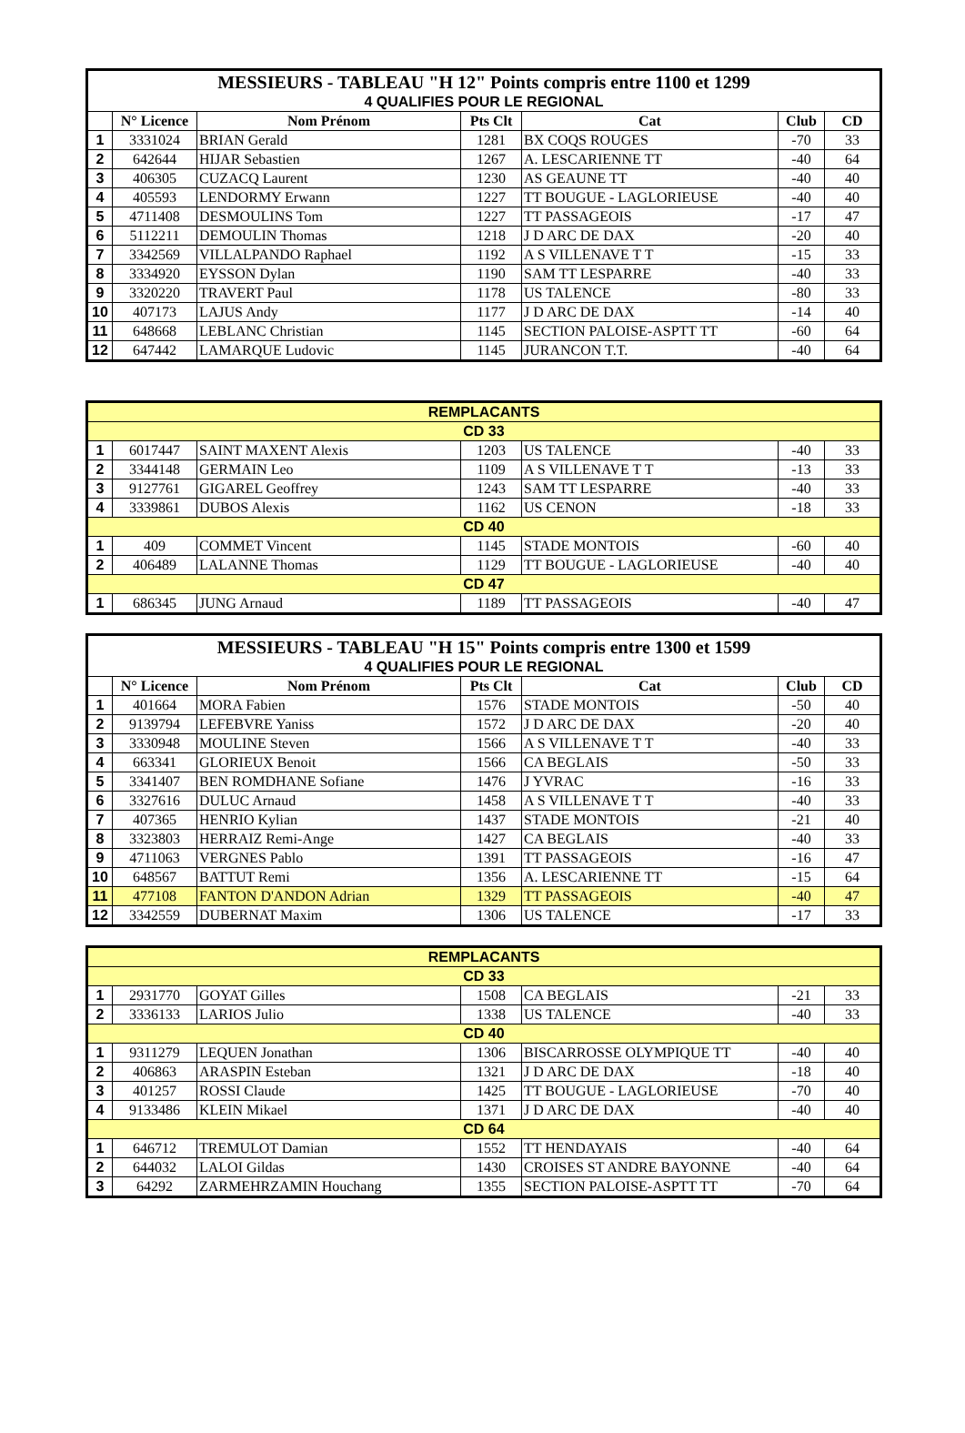| MESSIEURS - TABLEAU "H 12" Points compris entre 1100 et 1299 | | | | | | |
| 4 QUALIFIES POUR LE REGIONAL | | | | | | |
| | N° Licence | Nom Prénom | Pts Clt | Cat | Club | CD |
| 1 | 3331024 | BRIAN Gerald | 1281 | BX COQS ROUGES | -70 | 33 |
| 2 | 642644 | HIJAR Sebastien | 1267 | A. LESCARIENNE TT | -40 | 64 |
| 3 | 406305 | CUZACQ Laurent | 1230 | AS GEAUNE TT | -40 | 40 |
| 4 | 405593 | LENDORMY Erwann | 1227 | TT BOUGUE - LAGLORIEUSE | -40 | 40 |
| 5 | 4711408 | DESMOULINS Tom | 1227 | TT PASSAGEOIS | -17 | 47 |
| 6 | 5112211 | DEMOULIN Thomas | 1218 | J D ARC DE DAX | -20 | 40 |
| 7 | 3342569 | VILLALPANDO Raphael | 1192 | A S VILLENAVE T T | -15 | 33 |
| 8 | 3334920 | EYSSON Dylan | 1190 | SAM TT LESPARRE | -40 | 33 |
| 9 | 3320220 | TRAVERT Paul | 1178 | US TALENCE | -80 | 33 |
| 10 | 407173 | LAJUS Andy | 1177 | J D ARC DE DAX | -14 | 40 |
| 11 | 648668 | LEBLANC Christian | 1145 | SECTION PALOISE-ASPTT TT | -60 | 64 |
| 12 | 647442 | LAMARQUE Ludovic | 1145 | JURANCON T.T. | -40 | 64 |
| REMPLACANTS | | | | | | |
| CD 33 | | | | | | |
| 1 | 6017447 | SAINT MAXENT Alexis | 1203 | US TALENCE | -40 | 33 |
| 2 | 3344148 | GERMAIN Leo | 1109 | A S VILLENAVE T T | -13 | 33 |
| 3 | 9127761 | GIGAREL Geoffrey | 1243 | SAM TT LESPARRE | -40 | 33 |
| 4 | 3339861 | DUBOS Alexis | 1162 | US CENON | -18 | 33 |
| CD 40 | | | | | | |
| 1 | 409 | COMMET Vincent | 1145 | STADE MONTOIS | -60 | 40 |
| 2 | 406489 | LALANNE Thomas | 1129 | TT BOUGUE - LAGLORIEUSE | -40 | 40 |
| CD 47 | | | | | | |
| 1 | 686345 | JUNG Arnaud | 1189 | TT PASSAGEOIS | -40 | 47 |
| MESSIEURS - TABLEAU "H 15" Points compris entre 1300 et 1599 | | | | | | |
| 4 QUALIFIES POUR LE REGIONAL | | | | | | |
| | N° Licence | Nom Prénom | Pts Clt | Cat | Club | CD |
| 1 | 401664 | MORA Fabien | 1576 | STADE MONTOIS | -50 | 40 |
| 2 | 9139794 | LEFEBVRE Yaniss | 1572 | J D ARC DE DAX | -20 | 40 |
| 3 | 3330948 | MOULINE Steven | 1566 | A S VILLENAVE T T | -40 | 33 |
| 4 | 663341 | GLORIEUX Benoit | 1566 | CA BEGLAIS | -50 | 33 |
| 5 | 3341407 | BEN ROMDHANE Sofiane | 1476 | J YVRAC | -16 | 33 |
| 6 | 3327616 | DULUC Arnaud | 1458 | A S VILLENAVE T T | -40 | 33 |
| 7 | 407365 | HENRIO Kylian | 1437 | STADE MONTOIS | -21 | 40 |
| 8 | 3323803 | HERRAIZ Remi-Ange | 1427 | CA BEGLAIS | -40 | 33 |
| 9 | 4711063 | VERGNES Pablo | 1391 | TT PASSAGEOIS | -16 | 47 |
| 10 | 648567 | BATTUT Remi | 1356 | A. LESCARIENNE TT | -15 | 64 |
| 11 | 477108 | FANTON D'ANDON Adrian | 1329 | TT PASSAGEOIS | -40 | 47 |
| 12 | 3342559 | DUBERNAT Maxim | 1306 | US TALENCE | -17 | 33 |
| REMPLACANTS | | | | | | |
| CD 33 | | | | | | |
| 1 | 2931770 | GOYAT Gilles | 1508 | CA BEGLAIS | -21 | 33 |
| 2 | 3336133 | LARIOS Julio | 1338 | US TALENCE | -40 | 33 |
| CD 40 | | | | | | |
| 1 | 9311279 | LEQUEN Jonathan | 1306 | BISCARROSSE OLYMPIQUE TT | -40 | 40 |
| 2 | 406863 | ARASPIN Esteban | 1321 | J D ARC DE DAX | -18 | 40 |
| 3 | 401257 | ROSSI Claude | 1425 | TT BOUGUE - LAGLORIEUSE | -70 | 40 |
| 4 | 9133486 | KLEIN Mikael | 1371 | J D ARC DE DAX | -40 | 40 |
| CD 64 | | | | | | |
| 1 | 646712 | TREMULOT Damian | 1552 | TT HENDAYAIS | -40 | 64 |
| 2 | 644032 | LALOI Gildas | 1430 | CROISES ST ANDRE BAYONNE | -40 | 64 |
| 3 | 64292 | ZARMEHRZAMIN Houchang | 1355 | SECTION PALOISE-ASPTT TT | -70 | 64 |